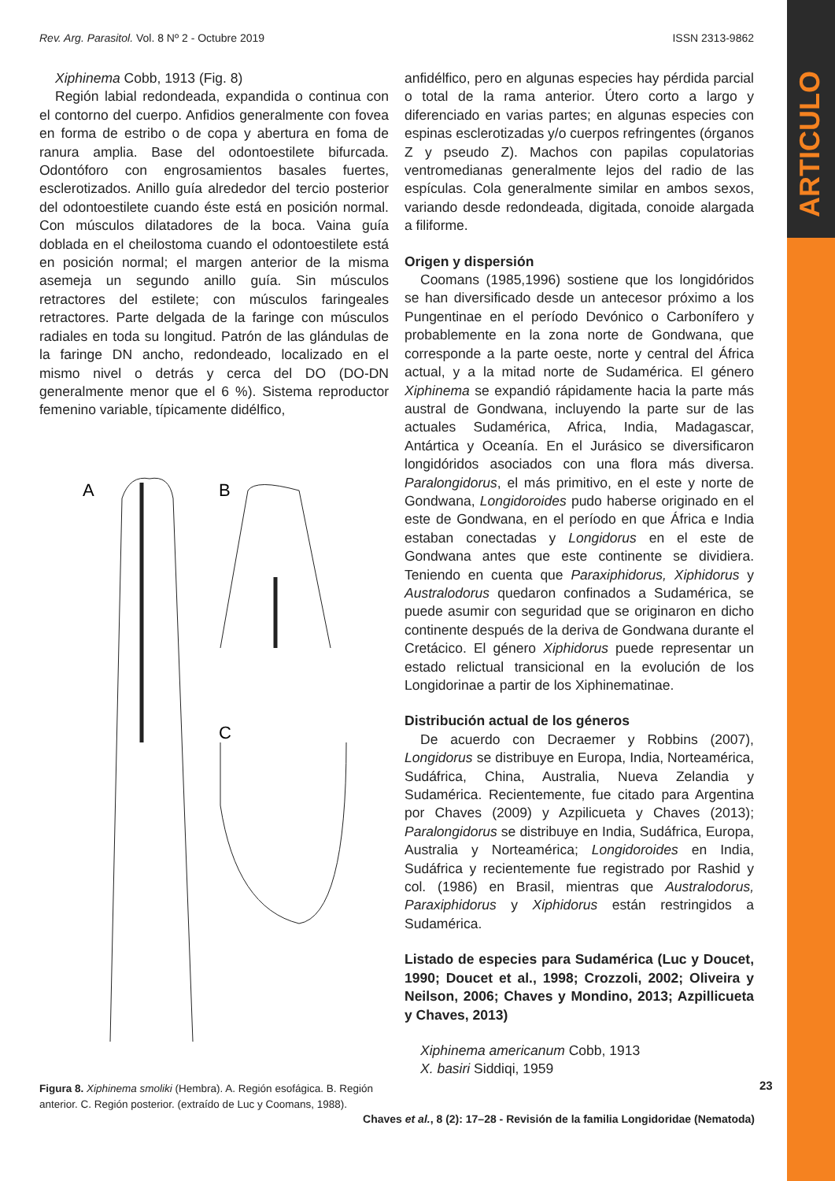ARTICULO
Rev. Arg. Parasitol. Vol. 8 Nº 2 - Octubre 2019 ISSN 2313-9862
Xiphinema Cobb, 1913 (Fig. 8)
Región labial redondeada, expandida o continua con el contorno del cuerpo. Anfidios generalmente con fovea en forma de estribo o de copa y abertura en foma de ranura amplia. Base del odontoestilete bifurcada. Odontóforo con engrosamientos basales fuertes, esclerotizados. Anillo guía alrededor del tercio posterior del odontoestilete cuando éste está en posición normal. Con músculos dilatadores de la boca. Vaina guía doblada en el cheilostoma cuando el odontoestilete está en posición normal; el margen anterior de la misma asemeja un segundo anillo guía. Sin músculos retractores del estilete; con músculos faringeales retractores. Parte delgada de la faringe con músculos radiales en toda su longitud. Patrón de las glándulas de la faringe DN ancho, redondeado, localizado en el mismo nivel o detrás y cerca del DO (DO-DN generalmente menor que el 6 %). Sistema reproductor femenino variable, típicamente didélfico,
A
B
C
Figura 8. Xiphinema smoliki (Hembra). A. Región esofágica. B. Región anterior. C. Región posterior. (extraído de Luc y Coomans, 1988).
anfidélfico, pero en algunas especies hay pérdida parcial o total de la rama anterior. Útero corto a largo y diferenciado en varias partes; en algunas especies con espinas esclerotizadas y/o cuerpos refringentes (órganos Z y pseudo Z). Machos con papilas copulatorias ventromedianas generalmente lejos del radio de las espículas. Cola generalmente similar en ambos sexos, variando desde redondeada, digitada, conoide alargada a filiforme.
Origen y dispersión
Coomans (1985,1996) sostiene que los longidóridos se han diversificado desde un antecesor próximo a los Pungentinae en el período Devónico o Carbonífero y probablemente en la zona norte de Gondwana, que corresponde a la parte oeste, norte y central del África actual, y a la mitad norte de Sudamérica. El género Xiphinema se expandió rápidamente hacia la parte más austral de Gondwana, incluyendo la parte sur de las actuales Sudamérica, Africa, India, Madagascar, Antártica y Oceanía. En el Jurásico se diversificaron longidóridos asociados con una flora más diversa. Paralongidorus, el más primitivo, en el este y norte de Gondwana, Longidoroides pudo haberse originado en el este de Gondwana, en el período en que África e India estaban conectadas y Longidorus en el este de Gondwana antes que este continente se dividiera. Teniendo en cuenta que Paraxiphidorus, Xiphidorus y Australodorus quedaron confinados a Sudamérica, se puede asumir con seguridad que se originaron en dicho continente después de la deriva de Gondwana durante el Cretácico. El género Xiphidorus puede representar un estado relictual transicional en la evolución de los Longidorinae a partir de los Xiphinematinae.
Distribución actual de los géneros
De acuerdo con Decraemer y Robbins (2007), Longidorus se distribuye en Europa, India, Norteamérica, Sudáfrica, China, Australia, Nueva Zelandia y Sudamérica. Recientemente, fue citado para Argentina por Chaves (2009) y Azpilicueta y Chaves (2013); Paralongidorus se distribuye en India, Sudáfrica, Europa, Australia y Norteamérica; Longidoroides en India, Sudáfrica y recientemente fue registrado por Rashid y col. (1986) en Brasil, mientras que Australodorus, Paraxiphidorus y Xiphidorus están restringidos a Sudamérica.
Listado de especies para Sudamérica (Luc y Doucet, 1990; Doucet et al., 1998; Crozzoli, 2002; Oliveira y Neilson, 2006; Chaves y Mondino, 2013; Azpillicueta y Chaves, 2013)
Xiphinema americanum Cobb, 1913
X. basiri Siddiqi, 1959
23
Chaves et al., 8 (2): 17–28 - Revisión de la familia Longidoridae (Nematoda)